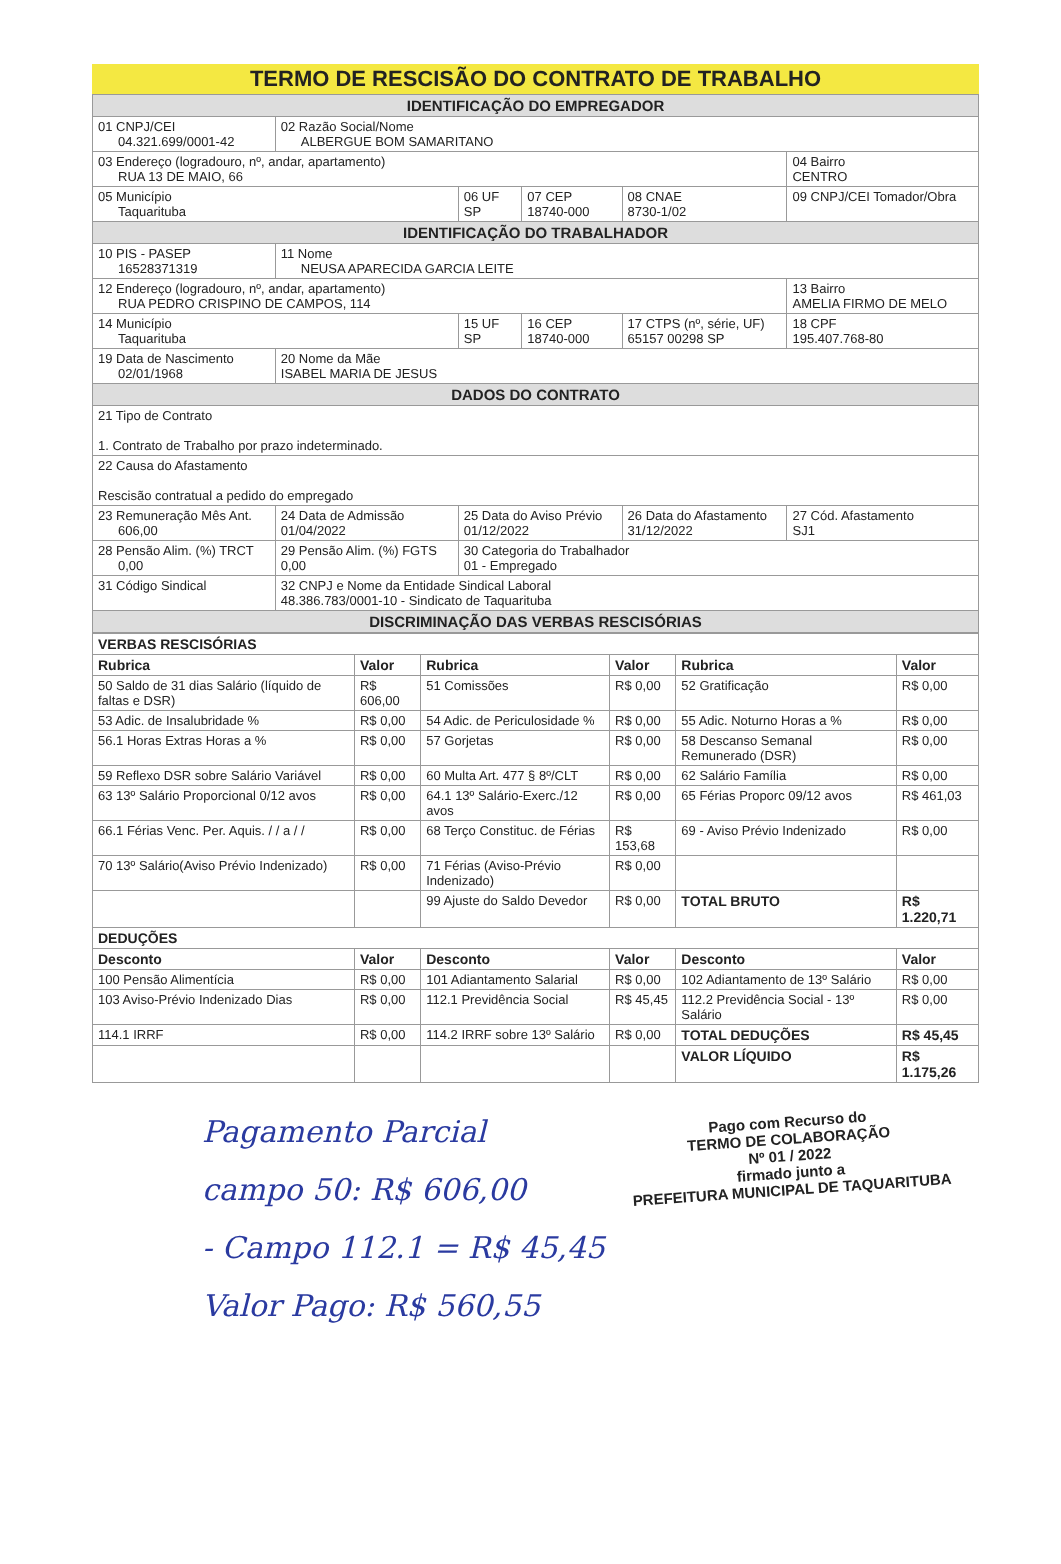TERMO DE RESCISÃO DO CONTRATO DE TRABALHO
| IDENTIFICAÇÃO DO EMPREGADOR | | | | | |
| 01 CNPJ/CEI 04.321.699/0001-42 | 02 Razão Social/Nome ALBERGUE BOM SAMARITANO | | | | |
| 03 Endereço (logradouro, nº, andar, apartamento) RUA 13 DE MAIO, 66 | | | | | 04 Bairro CENTRO |
| 05 Município Taquarituba | | 06 UF SP | 07 CEP 18740-000 | 08 CNAE 8730-1/02 | 09 CNPJ/CEI Tomador/Obra |
| IDENTIFICAÇÃO DO TRABALHADOR | | | | | |
| 10 PIS - PASEP 16528371319 | 11 Nome NEUSA APARECIDA GARCIA LEITE | | | | |
| 12 Endereço (logradouro, nº, andar, apartamento) RUA PEDRO CRISPINO DE CAMPOS, 114 | | | | | 13 Bairro AMELIA FIRMO DE MELO |
| 14 Município Taquarituba | | 15 UF SP | 16 CEP 18740-000 | 17 CTPS (nº, série, UF) 65157 00298 SP | 18 CPF 195.407.768-80 |
| 19 Data de Nascimento 02/01/1968 | 20 Nome da Mãe ISABEL MARIA DE JESUS | | | | |
| DADOS DO CONTRATO | | | | | |
| 21 Tipo de Contrato 1. Contrato de Trabalho por prazo indeterminado. | | | | | |
| 22 Causa do Afastamento Rescisão contratual a pedido do empregado | | | | | |
| 23 Remuneração Mês Ant. 606,00 | 24 Data de Admissão 01/04/2022 | 25 Data do Aviso Prévio 01/12/2022 | | 26 Data do Afastamento 31/12/2022 | 27 Cód. Afastamento SJ1 |
| 28 Pensão Alim. (%) TRCT 0,00 | 29 Pensão Alim. (%) FGTS 0,00 | 30 Categoria do Trabalhador 01 - Empregado | | | |
| 31 Código Sindical | 32 CNPJ e Nome da Entidade Sindical Laboral 48.386.783/0001-10 - Sindicato de Taquarituba | | | | |
| DISCRIMINAÇÃO DAS VERBAS RESCISÓRIAS | | | | | |
| VERBAS RESCISÓRIAS | | | | | |
| --- | --- | --- | --- | --- | --- |
| Rubrica | Valor | Rubrica | Valor | Rubrica | Valor |
| 50 Saldo de 31 dias Salário (líquido de faltas e DSR) | R$ 606,00 | 51 Comissões | R$ 0,00 | 52 Gratificação | R$ 0,00 |
| 53 Adic. de Insalubridade % | R$ 0,00 | 54 Adic. de Periculosidade % | R$ 0,00 | 55 Adic. Noturno Horas a % | R$ 0,00 |
| 56.1 Horas Extras Horas a % | R$ 0,00 | 57 Gorjetas | R$ 0,00 | 58 Descanso Semanal Remunerado (DSR) | R$ 0,00 |
| 59 Reflexo DSR sobre Salário Variável | R$ 0,00 | 60 Multa Art. 477 § 8º/CLT | R$ 0,00 | 62 Salário Família | R$ 0,00 |
| 63 13º Salário Proporcional 0/12 avos | R$ 0,00 | 64.1 13º Salário-Exerc./12 avos | R$ 0,00 | 65 Férias Proporc 09/12 avos | R$ 461,03 |
| 66.1 Férias Venc. Per. Aquis. / / a / / | R$ 0,00 | 68 Terço Constituc. de Férias | R$ 153,68 | 69 - Aviso Prévio Indenizado | R$ 0,00 |
| 70 13º Salário(Aviso Prévio Indenizado) | R$ 0,00 | 71 Férias (Aviso-Prévio Indenizado) | R$ 0,00 | | |
| | | 99 Ajuste do Saldo Devedor | R$ 0,00 | TOTAL BRUTO | R$ 1.220,71 |
| DEDUÇÕES | | | | | |
| Desconto | Valor | Desconto | Valor | Desconto | Valor |
| 100 Pensão Alimentícia | R$ 0,00 | 101 Adiantamento Salarial | R$ 0,00 | 102 Adiantamento de 13º Salário | R$ 0,00 |
| 103 Aviso-Prévio Indenizado Dias | R$ 0,00 | 112.1 Previdência Social | R$ 45,45 | 112.2 Previdência Social - 13º Salário | R$ 0,00 |
| 114.1 IRRF | R$ 0,00 | 114.2 IRRF sobre 13º Salário | R$ 0,00 | TOTAL DEDUÇÕES | R$ 45,45 |
| | | | | VALOR LÍQUIDO | R$ 1.175,26 |
Pago com Recurso do
TERMO DE COLABORAÇÃO
Nº 01 / 2022
firmado junto a
PREFEITURA MUNICIPAL DE TAQUARITUBA
Pagamento Parcial
campo 50: R$ 606,00
- Campo 112.1 = R$ 45,45
Valor Pago: R$ 560,55